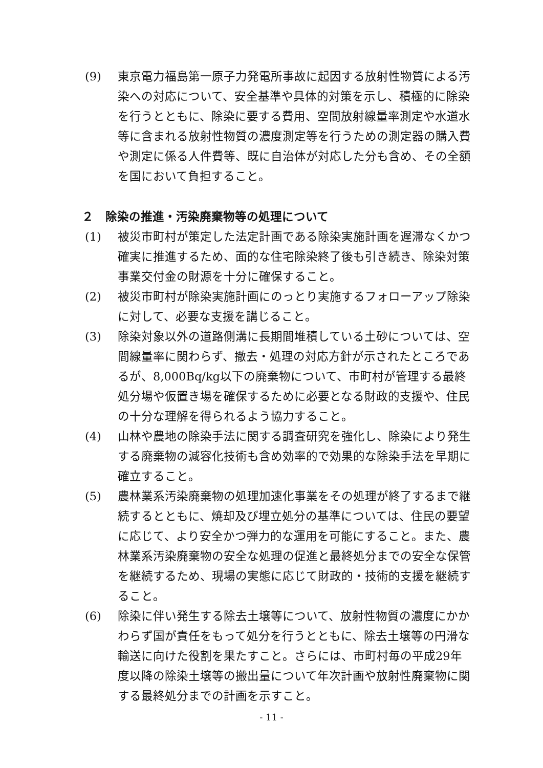(9) 東京電力福島第一原子力発電所事故に起因する放射性物質による汚染への対応について、安全基準や具体的対策を示し、積極的に除染を行うとともに、除染に要する費用、空間放射線量率測定や水道水等に含まれる放射性物質の濃度測定等を行うための測定器の購入費や測定に係る人件費等、既に自治体が対応した分も含め、その全額を国において負担すること。
２　除染の推進・汚染廃棄物等の処理について
(1) 被災市町村が策定した法定計画である除染実施計画を遅滞なくかつ確実に推進するため、面的な住宅除染終了後も引き続き、除染対策事業交付金の財源を十分に確保すること。
(2) 被災市町村が除染実施計画にのっとり実施するフォローアップ除染に対して、必要な支援を講じること。
(3) 除染対象以外の道路側溝に長期間堆積している土砂については、空間線量率に関わらず、撤去・処理の対応方針が示されたところであるが、8,000Bq/kg以下の廃棄物について、市町村が管理する最終処分場や仮置き場を確保するために必要となる財政的支援や、住民の十分な理解を得られるよう協力すること。
(4) 山林や農地の除染手法に関する調査研究を強化し、除染により発生する廃棄物の減容化技術も含め効率的で効果的な除染手法を早期に確立すること。
(5) 農林業系汚染廃棄物の処理加速化事業をその処理が終了するまで継続するとともに、焼却及び埋立処分の基準については、住民の要望に応じて、より安全かつ弾力的な運用を可能にすること。また、農林業系汚染廃棄物の安全な処理の促進と最終処分までの安全な保管を継続するため、現場の実態に応じて財政的・技術的支援を継続すること。
(6) 除染に伴い発生する除去土壌等について、放射性物質の濃度にかかわらず国が責任をもって処分を行うとともに、除去土壌等の円滑な輸送に向けた役割を果たすこと。さらには、市町村毎の平成29年度以降の除染土壌等の搬出量について年次計画や放射性廃棄物に関する最終処分までの計画を示すこと。
- 11 -